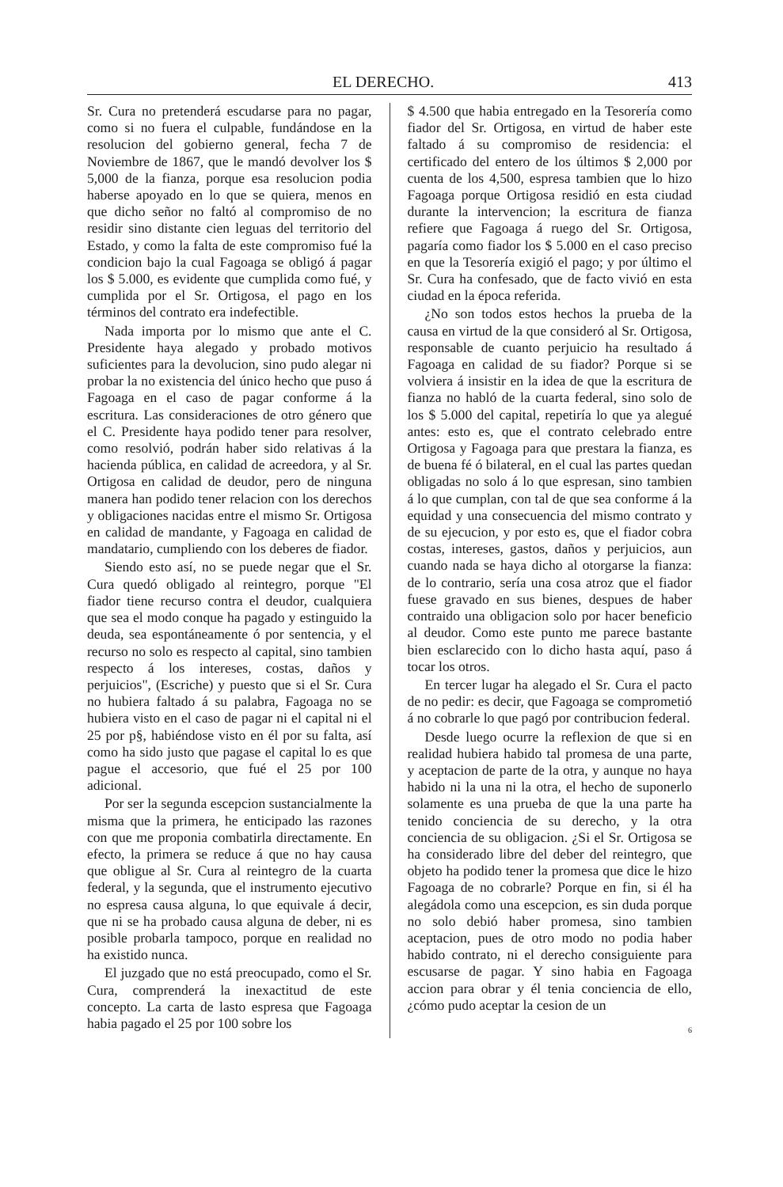EL DERECHO. 413
Sr. Cura no pretenderá escudarse para no pagar, como si no fuera el culpable, fundándose en la resolucion del gobierno general, fecha 7 de Noviembre de 1867, que le mandó devolver los $ 5,000 de la fianza, porque esa resolucion podia haberse apoyado en lo que se quiera, menos en que dicho señor no faltó al compromiso de no residir sino distante cien leguas del territorio del Estado, y como la falta de este compromiso fué la condicion bajo la cual Fagoaga se obligó á pagar los $ 5.000, es evidente que cumplida como fué, y cumplida por el Sr. Ortigosa, el pago en los términos del contrato era indefectible.
Nada importa por lo mismo que ante el C. Presidente haya alegado y probado motivos suficientes para la devolucion, sino pudo alegar ni probar la no existencia del único hecho que puso á Fagoaga en el caso de pagar conforme á la escritura. Las consideraciones de otro género que el C. Presidente haya podido tener para resolver, como resolvió, podrán haber sido relativas á la hacienda pública, en calidad de acreedora, y al Sr. Ortigosa en calidad de deudor, pero de ninguna manera han podido tener relacion con los derechos y obligaciones nacidas entre el mismo Sr. Ortigosa en calidad de mandante, y Fagoaga en calidad de mandatario, cumpliendo con los deberes de fiador.
Siendo esto así, no se puede negar que el Sr. Cura quedó obligado al reintegro, porque "El fiador tiene recurso contra el deudor, cualquiera que sea el modo conque ha pagado y estinguido la deuda, sea espontáneamente ó por sentencia, y el recurso no solo es respecto al capital, sino tambien respecto á los intereses, costas, daños y perjuicios", (Escriche) y puesto que si el Sr. Cura no hubiera faltado á su palabra, Fagoaga no se hubiera visto en el caso de pagar ni el capital ni el 25 por p§, habiéndose visto en él por su falta, así como ha sido justo que pagase el capital lo es que pague el accesorio, que fué el 25 por 100 adicional.
Por ser la segunda escepcion sustancialmente la misma que la primera, he enticipado las razones con que me proponia combatirla directamente. En efecto, la primera se reduce á que no hay causa que obligue al Sr. Cura al reintegro de la cuarta federal, y la segunda, que el instrumento ejecutivo no espresa causa alguna, lo que equivale á decir, que ni se ha probado causa alguna de deber, ni es posible probarla tampoco, porque en realidad no ha existido nunca.
El juzgado que no está preocupado, como el Sr. Cura, comprenderá la inexactitud de este concepto. La carta de lasto espresa que Fagoaga habia pagado el 25 por 100 sobre los
$ 4.500 que habia entregado en la Tesorería como fiador del Sr. Ortigosa, en virtud de haber este faltado á su compromiso de residencia: el certificado del entero de los últimos $ 2,000 por cuenta de los 4,500, espresa tambien que lo hizo Fagoaga porque Ortigosa residió en esta ciudad durante la intervencion; la escritura de fianza refiere que Fagoaga á ruego del Sr. Ortigosa, pagaría como fiador los $ 5.000 en el caso preciso en que la Tesorería exigió el pago; y por último el Sr. Cura ha confesado, que de facto vivió en esta ciudad en la época referida.
¿No son todos estos hechos la prueba de la causa en virtud de la que consideró al Sr. Ortigosa, responsable de cuanto perjuicio ha resultado á Fagoaga en calidad de su fiador? Porque si se volviera á insistir en la idea de que la escritura de fianza no habló de la cuarta federal, sino solo de los $ 5.000 del capital, repetiría lo que ya alegué antes: esto es, que el contrato celebrado entre Ortigosa y Fagoaga para que prestara la fianza, es de buena fé ó bilateral, en el cual las partes quedan obligadas no solo á lo que espresan, sino tambien á lo que cumplan, con tal de que sea conforme á la equidad y una consecuencia del mismo contrato y de su ejecucion, y por esto es, que el fiador cobra costas, intereses, gastos, daños y perjuicios, aun cuando nada se haya dicho al otorgarse la fianza: de lo contrario, sería una cosa atroz que el fiador fuese gravado en sus bienes, despues de haber contraido una obligacion solo por hacer beneficio al deudor. Como este punto me parece bastante bien esclarecido con lo dicho hasta aquí, paso á tocar los otros.
En tercer lugar ha alegado el Sr. Cura el pacto de no pedir: es decir, que Fagoaga se comprometió á no cobrarle lo que pagó por contribucion federal.
Desde luego ocurre la reflexion de que si en realidad hubiera habido tal promesa de una parte, y aceptacion de parte de la otra, y aunque no haya habido ni la una ni la otra, el hecho de suponerlo solamente es una prueba de que la una parte ha tenido conciencia de su derecho, y la otra conciencia de su obligacion. ¿Si el Sr. Ortigosa se ha considerado libre del deber del reintegro, que objeto ha podido tener la promesa que dice le hizo Fagoaga de no cobrarle? Porque en fin, si él ha alegádola como una escepcion, es sin duda porque no solo debió haber promesa, sino tambien aceptacion, pues de otro modo no podia haber habido contrato, ni el derecho consiguiente para escusarse de pagar. Y sino habia en Fagoaga accion para obrar y él tenia conciencia de ello, ¿cómo pudo aceptar la cesion de un
6